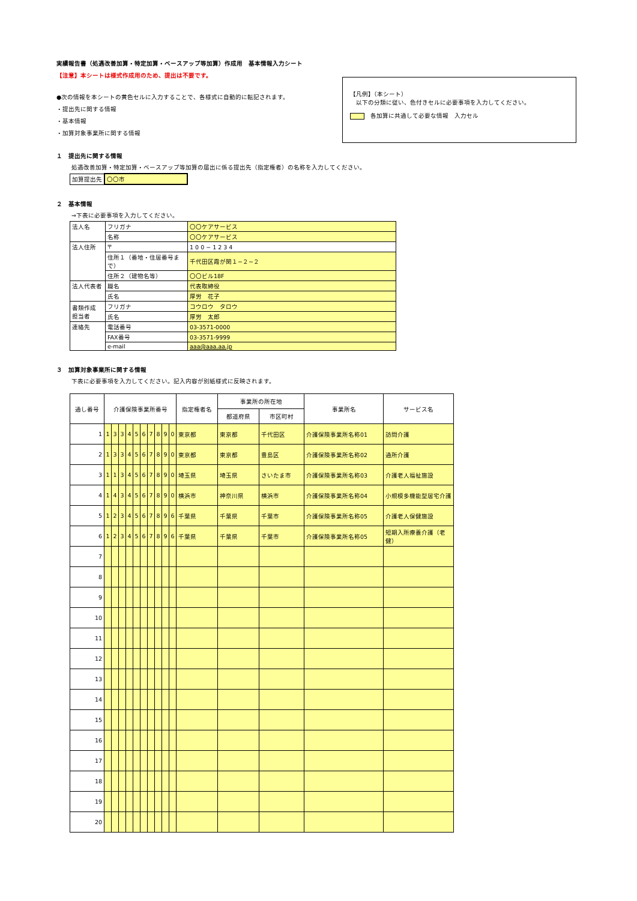実績報告書（処遇改善加算・特定加算・ベースアップ等加算）作成用　基本情報入力シート
【注意】本シートは様式作成用のため、提出は不要です。
【凡例】（本シート）
　以下の分類に従い、色付きセルに必要事項を入力してください。
各加算に共通して必要な情報　入力セル
●次の情報を本シートの黄色セルに入力することで、各様式に自動的に転記されます。
・提出先に関する情報
・基本情報
・加算対象事業所に関する情報
１　提出先に関する情報
処遇改善加算・特定加算・ベースアップ等加算の届出に係る提出先（指定権者）の名称を入力してください。
| 加算提出先 | 〇〇市 |
２　基本情報
⇒下表に必要事項を入力してください。
| 法人名 | フリガナ | 〇〇ケアサービス |
| | 名称 | 〇〇ケアサービス |
| 法人住所 | 〒 | 1 0 0 − 1 2 3 4 |
| | 住所１（番地・住居番号まで） | 千代田区霞が関１−２−２ |
| | 住所２（建物名等） | 〇〇ビル18F |
| 法人代表者 | 職名 | 代表取締役 |
| | 氏名 | 厚労 花子 |
| 書類作成 担当者 | フリガナ | コウロウ タロウ |
| | 氏名 | 厚労 太郎 |
| 連絡先 | 電話番号 | 03-3571-0000 |
| | FAX番号 | 03-3571-9999 |
| | e-mail | aaa@aaa.aa.jp |
３　加算対象事業所に関する情報
下表に必要事項を入力してください。記入内容が別紙様式に反映されます。
| 通し番号 | 介護保険事業所番号 | | | | | | | | | | 指定権者名 | 事業所の所在地 | | 事業所名 | サービス名 |
| --- | --- | --- | --- | --- | --- | --- | --- | --- | --- | --- | --- | --- | --- | --- | --- |
| | | | | | | | | | | | | 都道府県 | 市区町村 | | |
| 1 | 1 | 3 | 3 | 4 | 5 | 6 | 7 | 8 | 9 | 0 | 東京都 | 東京都 | 千代田区 | 介護保険事業所名称01 | 訪問介護 |
| 2 | 1 | 3 | 3 | 4 | 5 | 6 | 7 | 8 | 9 | 0 | 東京都 | 東京都 | 豊島区 | 介護保険事業所名称02 | 通所介護 |
| 3 | 1 | 1 | 3 | 4 | 5 | 6 | 7 | 8 | 9 | 0 | 埼玉県 | 埼玉県 | さいたま市 | 介護保険事業所名称03 | 介護老人福祉施設 |
| 4 | 1 | 4 | 3 | 4 | 5 | 6 | 7 | 8 | 9 | 0 | 横浜市 | 神奈川県 | 横浜市 | 介護保険事業所名称04 | 小規模多機能型居宅介護 |
| 5 | 1 | 2 | 3 | 4 | 5 | 6 | 7 | 8 | 9 | 6 | 千葉県 | 千葉県 | 千葉市 | 介護保険事業所名称05 | 介護老人保健施設 |
| 6 | 1 | 2 | 3 | 4 | 5 | 6 | 7 | 8 | 9 | 6 | 千葉県 | 千葉県 | 千葉市 | 介護保険事業所名称05 | 短期入所療養介護（老健） |
| 7 | | | | | | | | | | | | | | | |
| 8 | | | | | | | | | | | | | | | |
| 9 | | | | | | | | | | | | | | | |
| 10 | | | | | | | | | | | | | | | |
| 11 | | | | | | | | | | | | | | | |
| 12 | | | | | | | | | | | | | | | |
| 13 | | | | | | | | | | | | | | | |
| 14 | | | | | | | | | | | | | | | |
| 15 | | | | | | | | | | | | | | | |
| 16 | | | | | | | | | | | | | | | |
| 17 | | | | | | | | | | | | | | | |
| 18 | | | | | | | | | | | | | | | |
| 19 | | | | | | | | | | | | | | | |
| 20 | | | | | | | | | | | | | | | |